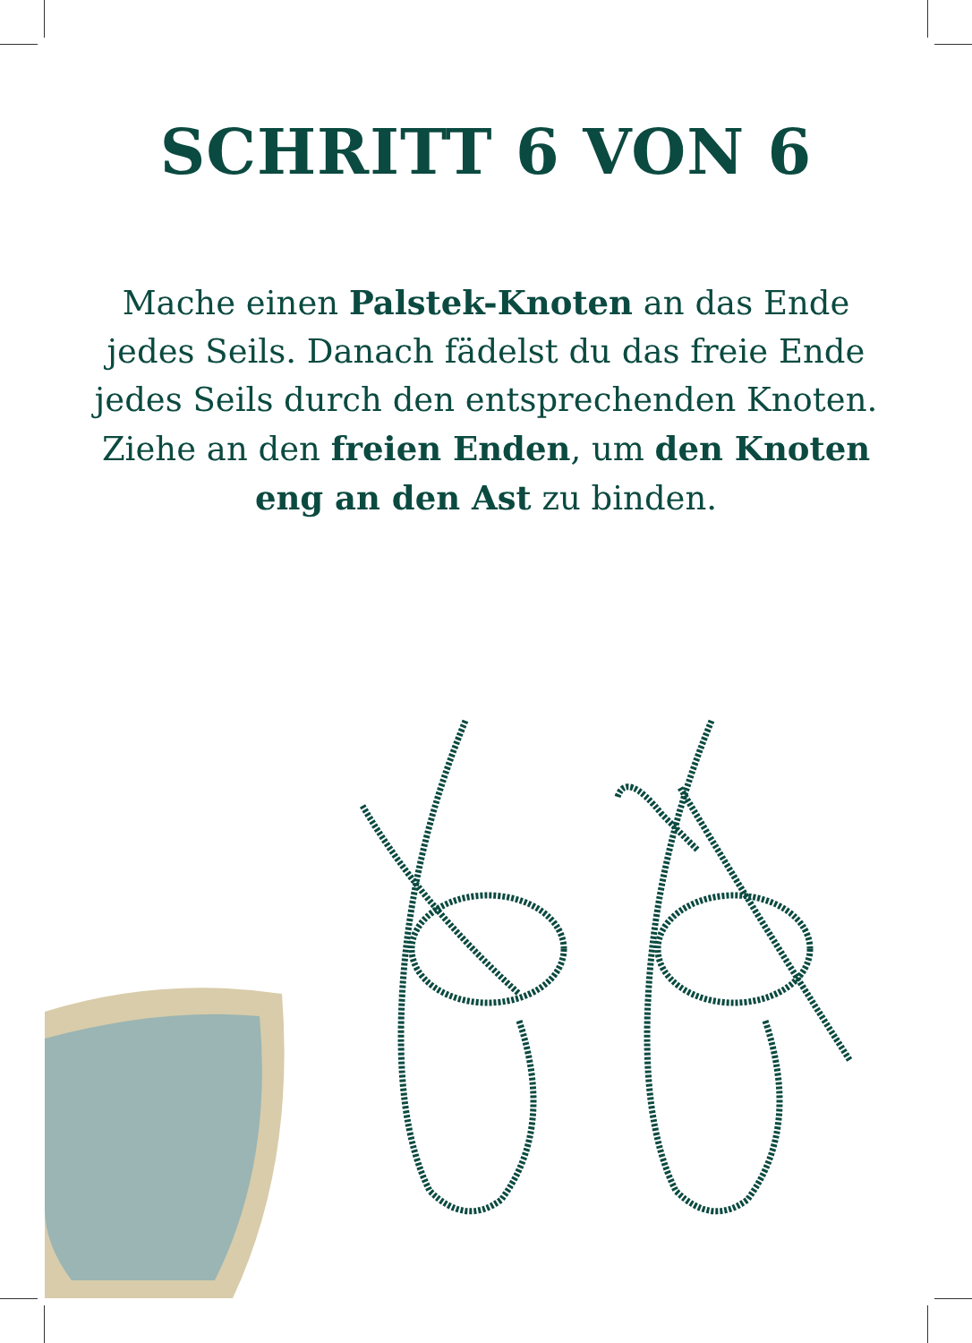SCHRITT 6 VON 6
Mache einen Palstek-Knoten an das Ende jedes Seils. Danach fädelst du das freie Ende jedes Seils durch den entsprechenden Knoten. Ziehe an den freien Enden, um den Knoten eng an den Ast zu binden.